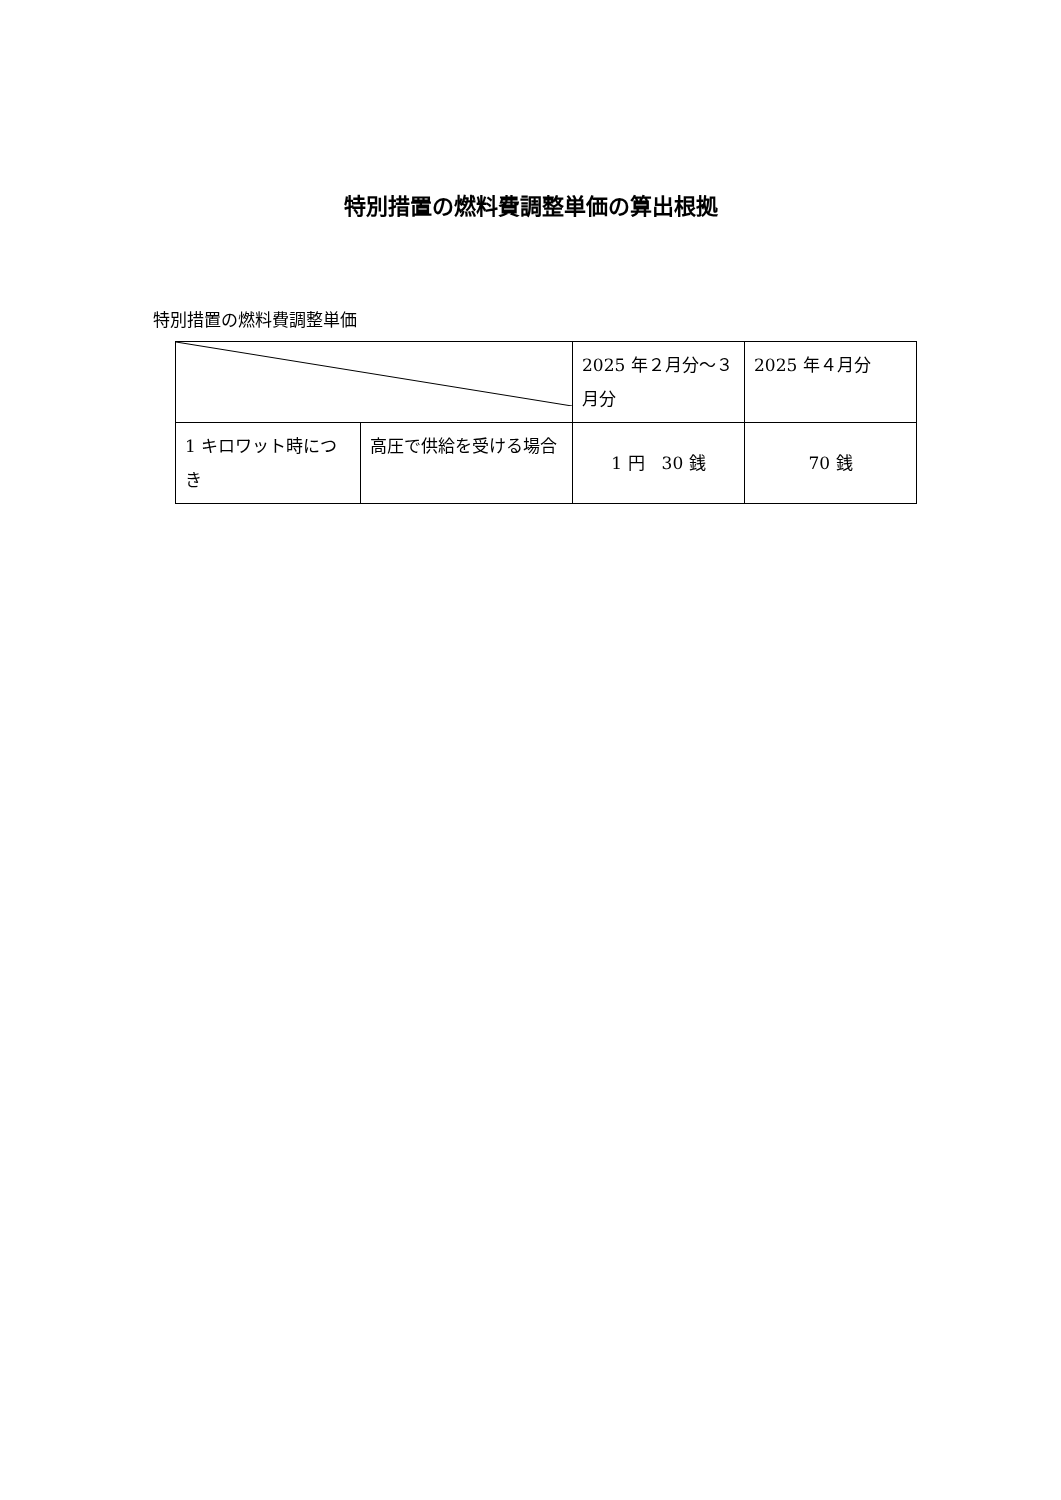特別措置の燃料費調整単価の算出根拠
特別措置の燃料費調整単価
| | | 2025 年２月分～３月分 | 2025 年４月分 |
| 1 キロワット時につき | 高圧で供給を受ける場合 | 1 円 30 銭 | 70 銭 |